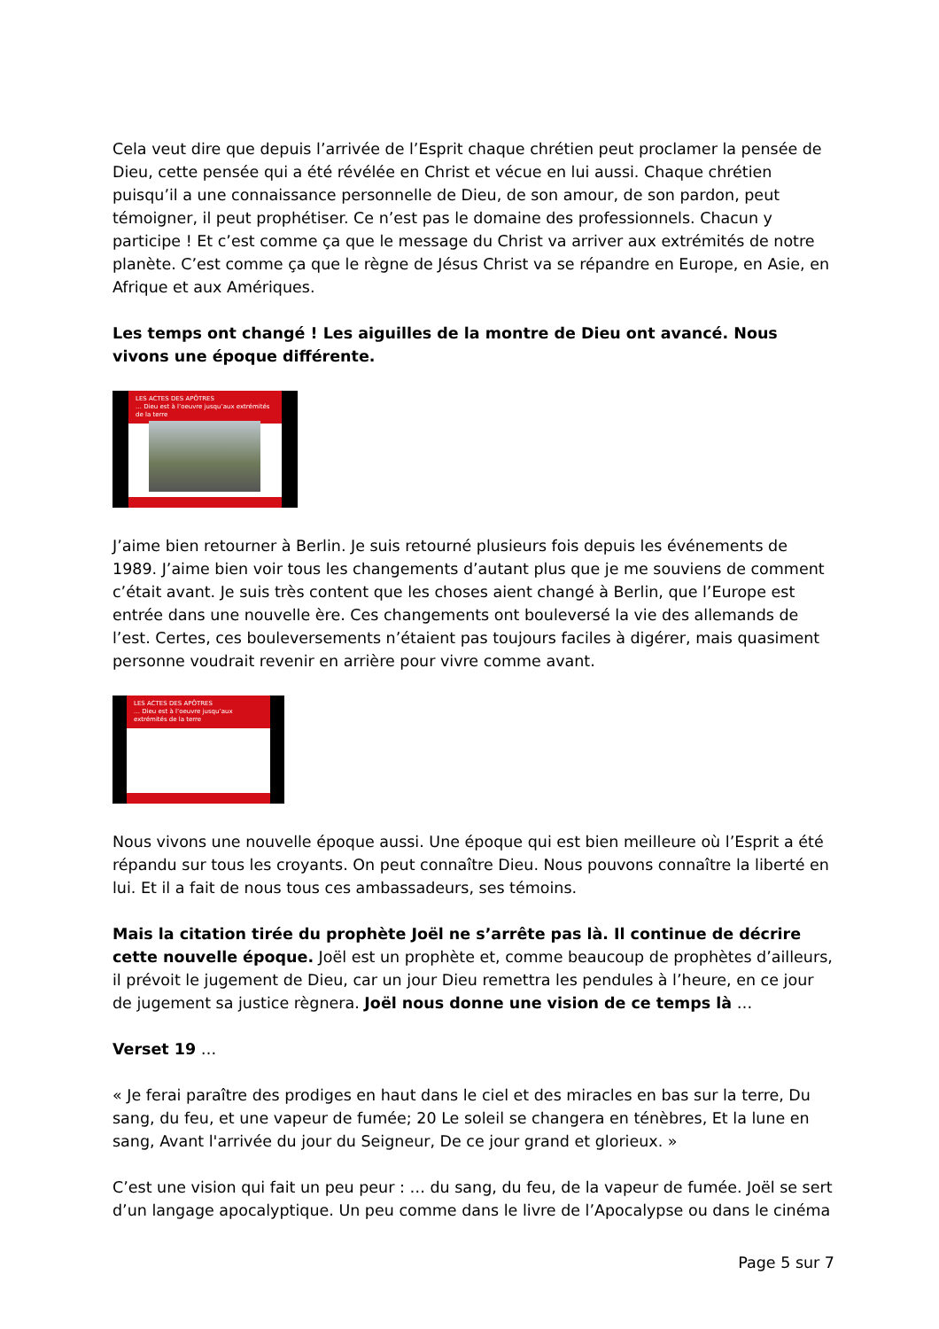Cela veut dire que depuis l’arrivée de l’Esprit chaque chrétien peut proclamer la pensée de Dieu, cette pensée qui a été révélée en Christ et vécue en lui aussi. Chaque chrétien puisqu’il a une connaissance personnelle de Dieu, de son amour, de son pardon, peut témoigner, il peut prophétiser. Ce n’est pas le domaine des professionnels. Chacun y participe ! Et c’est comme ça que le message du Christ va arriver aux extrémités de notre planète. C’est comme ça que le règne de Jésus Christ va se répandre en Europe, en Asie, en Afrique et aux Amériques.
Les temps ont changé ! Les aiguilles de la montre de Dieu ont avancé. Nous vivons une époque différente.
LES ACTES DES APÔTRES
… Dieu est à l’oeuvre jusqu’aux extrémités de la terre
J’aime bien retourner à Berlin. Je suis retourné plusieurs fois depuis les événements de 1989. J’aime bien voir tous les changements d’autant plus que je me souviens de comment c’était avant. Je suis très content que les choses aient changé à Berlin, que l’Europe est entrée dans une nouvelle ère. Ces changements ont bouleversé la vie des allemands de l’est. Certes, ces bouleversements n’étaient pas toujours faciles à digérer, mais quasiment personne voudrait revenir en arrière pour vivre comme avant.
LES ACTES DES APÔTRES
… Dieu est à l’oeuvre jusqu’aux extrémités de la terre
Nous vivons une nouvelle époque aussi. Une époque qui est bien meilleure où l’Esprit a été répandu sur tous les croyants. On peut connaître Dieu. Nous pouvons connaître la liberté en lui. Et il a fait de nous tous ces ambassadeurs, ses témoins.
Mais la citation tirée du prophète Joël ne s’arrête pas là. Il continue de décrire cette nouvelle époque. Joël est un prophète et, comme beaucoup de prophètes d’ailleurs, il prévoit le jugement de Dieu, car un jour Dieu remettra les pendules à l’heure, en ce jour de jugement sa justice règnera. Joël nous donne une vision de ce temps là …
Verset 19 …
« Je ferai paraître des prodiges en haut dans le ciel et des miracles en bas sur la terre, Du sang, du feu, et une vapeur de fumée; 20 Le soleil se changera en ténèbres, Et la lune en sang, Avant l'arrivée du jour du Seigneur, De ce jour grand et glorieux. »
C’est une vision qui fait un peu peur : … du sang, du feu, de la vapeur de fumée. Joël se sert d’un langage apocalyptique. Un peu comme dans le livre de l’Apocalypse ou dans le cinéma
Page 5 sur 7